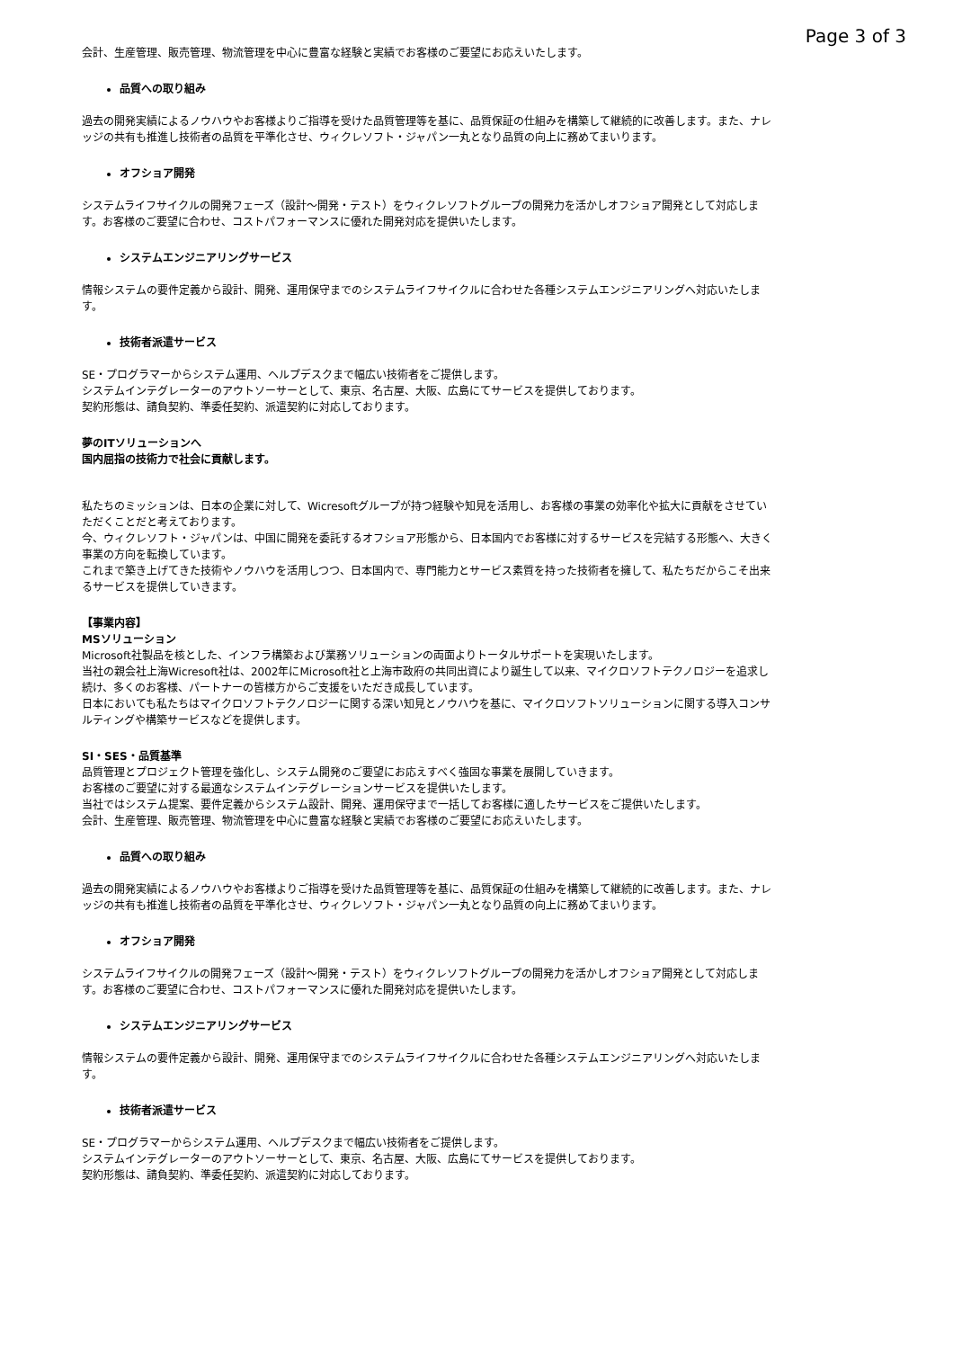Page 3 of 3
会計、生産管理、販売管理、物流管理を中心に豊富な経験と実績でお客様のご要望にお応えいたします。
品質への取り組み
過去の開発実績によるノウハウやお客様よりご指導を受けた品質管理等を基に、品質保証の仕組みを構築して継続的に改善します。また、ナレッジの共有も推進し技術者の品質を平準化させ、ウィクレソフト・ジャパン一丸となり品質の向上に務めてまいります。
オフショア開発
システムライフサイクルの開発フェーズ（設計～開発・テスト）をウィクレソフトグループの開発力を活かしオフショア開発として対応します。お客様のご要望に合わせ、コストパフォーマンスに優れた開発対応を提供いたします。
システムエンジニアリングサービス
情報システムの要件定義から設計、開発、運用保守までのシステムライフサイクルに合わせた各種システムエンジニアリングへ対応いたします。
技術者派遣サービス
SE・プログラマーからシステム運用、ヘルプデスクまで幅広い技術者をご提供します。
システムインテグレーターのアウトソーサーとして、東京、名古屋、大阪、広島にてサービスを提供しております。
契約形態は、請負契約、準委任契約、派遣契約に対応しております。
夢のITソリューションへ
国内屈指の技術力で社会に貢献します。
私たちのミッションは、日本の企業に対して、Wicresoftグループが持つ経験や知見を活用し、お客様の事業の効率化や拡大に貢献をさせていただくことだと考えております。
今、ウィクレソフト・ジャパンは、中国に開発を委託するオフショア形態から、日本国内でお客様に対するサービスを完結する形態へ、大きく事業の方向を転換しています。
これまで築き上げてきた技術やノウハウを活用しつつ、日本国内で、専門能力とサービス素質を持った技術者を擁して、私たちだからこそ出来るサービスを提供していきます。
【事業内容】
MSソリューション
Microsoft社製品を核とした、インフラ構築および業務ソリューションの両面よりトータルサポートを実現いたします。
当社の親会社上海Wicresoft社は、2002年にMicrosoft社と上海市政府の共同出資により誕生して以来、マイクロソフトテクノロジーを追求し続け、多くのお客様、パートナーの皆様方からご支援をいただき成長しています。
日本においても私たちはマイクロソフトテクノロジーに関する深い知見とノウハウを基に、マイクロソフトソリューションに関する導入コンサルティングや構築サービスなどを提供します。
SI・SES・品質基準
品質管理とプロジェクト管理を強化し、システム開発のご要望にお応えすべく強固な事業を展開していきます。
お客様のご要望に対する最適なシステムインテグレーションサービスを提供いたします。
当社ではシステム提案、要件定義からシステム設計、開発、運用保守まで一括してお客様に適したサービスをご提供いたします。
会計、生産管理、販売管理、物流管理を中心に豊富な経験と実績でお客様のご要望にお応えいたします。
品質への取り組み
過去の開発実績によるノウハウやお客様よりご指導を受けた品質管理等を基に、品質保証の仕組みを構築して継続的に改善します。また、ナレッジの共有も推進し技術者の品質を平準化させ、ウィクレソフト・ジャパン一丸となり品質の向上に務めてまいります。
オフショア開発
システムライフサイクルの開発フェーズ（設計～開発・テスト）をウィクレソフトグループの開発力を活かしオフショア開発として対応します。お客様のご要望に合わせ、コストパフォーマンスに優れた開発対応を提供いたします。
システムエンジニアリングサービス
情報システムの要件定義から設計、開発、運用保守までのシステムライフサイクルに合わせた各種システムエンジニアリングへ対応いたします。
技術者派遣サービス
SE・プログラマーからシステム運用、ヘルプデスクまで幅広い技術者をご提供します。
システムインテグレーターのアウトソーサーとして、東京、名古屋、大阪、広島にてサービスを提供しております。
契約形態は、請負契約、準委任契約、派遣契約に対応しております。